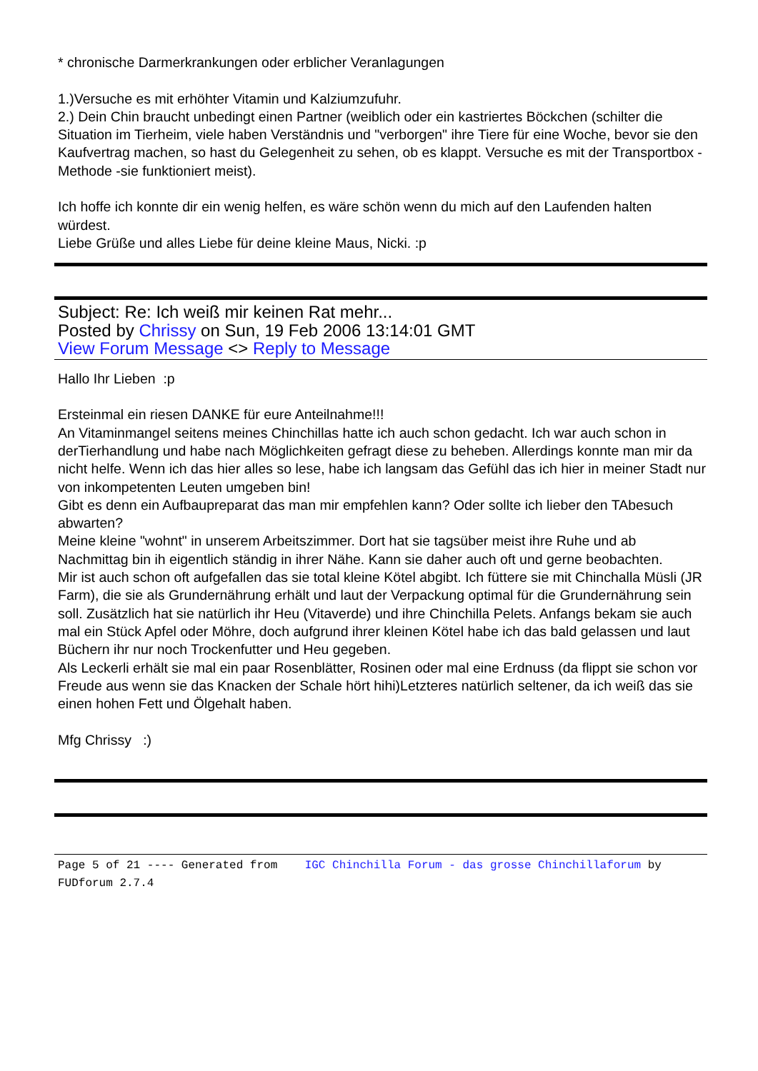* chronische Darmerkrankungen oder erblicher Veranlagungen
1.)Versuche es mit erhöhter Vitamin und Kalziumzufuhr.
2.) Dein Chin braucht unbedingt einen Partner (weiblich oder ein kastriertes Böckchen (schilter die Situation im Tierheim, viele haben Verständnis und "verborgen" ihre Tiere für eine Woche, bevor sie den Kaufvertrag machen, so hast du Gelegenheit zu sehen, ob es klappt. Versuche es mit der Transportbox - Methode -sie funktioniert meist).
Ich hoffe ich konnte dir ein wenig helfen, es wäre schön wenn du mich auf den Laufenden halten würdest.
Liebe Grüße und alles Liebe für deine kleine Maus, Nicki. :p
Subject: Re: Ich weiß mir keinen Rat mehr...
Posted by Chrissy on Sun, 19 Feb 2006 13:14:01 GMT
View Forum Message <> Reply to Message
Hallo Ihr Lieben :p
Ersteinmal ein riesen DANKE für eure Anteilnahme!!!
An Vitaminmangel seitens meines Chinchillas hatte ich auch schon gedacht. Ich war auch schon in derTierhandlung und habe nach Möglichkeiten gefragt diese zu beheben. Allerdings konnte man mir da nicht helfe. Wenn ich das hier alles so lese, habe ich langsam das Gefühl das ich hier in meiner Stadt nur von inkompetenten Leuten umgeben bin!
Gibt es denn ein Aufbaupreparat das man mir empfehlen kann? Oder sollte ich lieber den TAbesuch abwarten?
Meine kleine "wohnt" in unserem Arbeitszimmer. Dort hat sie tagsüber meist ihre Ruhe und ab Nachmittag bin ih eigentlich ständig in ihrer Nähe. Kann sie daher auch oft und gerne beobachten.
Mir ist auch schon oft aufgefallen das sie total kleine Kötel abgibt. Ich füttere sie mit Chinchalla Müsli (JR Farm), die sie als Grundernährung erhält und laut der Verpackung optimal für die Grundernährung sein soll. Zusätzlich hat sie natürlich ihr Heu (Vitaverde) und ihre Chinchilla Pelets. Anfangs bekam sie auch mal ein Stück Apfel oder Möhre, doch aufgrund ihrer kleinen Kötel habe ich das bald gelassen und laut Büchern ihr nur noch Trockenfutter und Heu gegeben.
Als Leckerli erhält sie mal ein paar Rosenblätter, Rosinen oder mal eine Erdnuss (da flippt sie schon vor Freude aus wenn sie das Knacken der Schale hört hihi)Letzteres natürlich seltener, da ich weiß das sie einen hohen Fett und Ölgehalt haben.
Mfg Chrissy :)
Page 5 of 21 ---- Generated from IGC Chinchilla Forum - das grosse Chinchillaforum by FUDforum 2.7.4